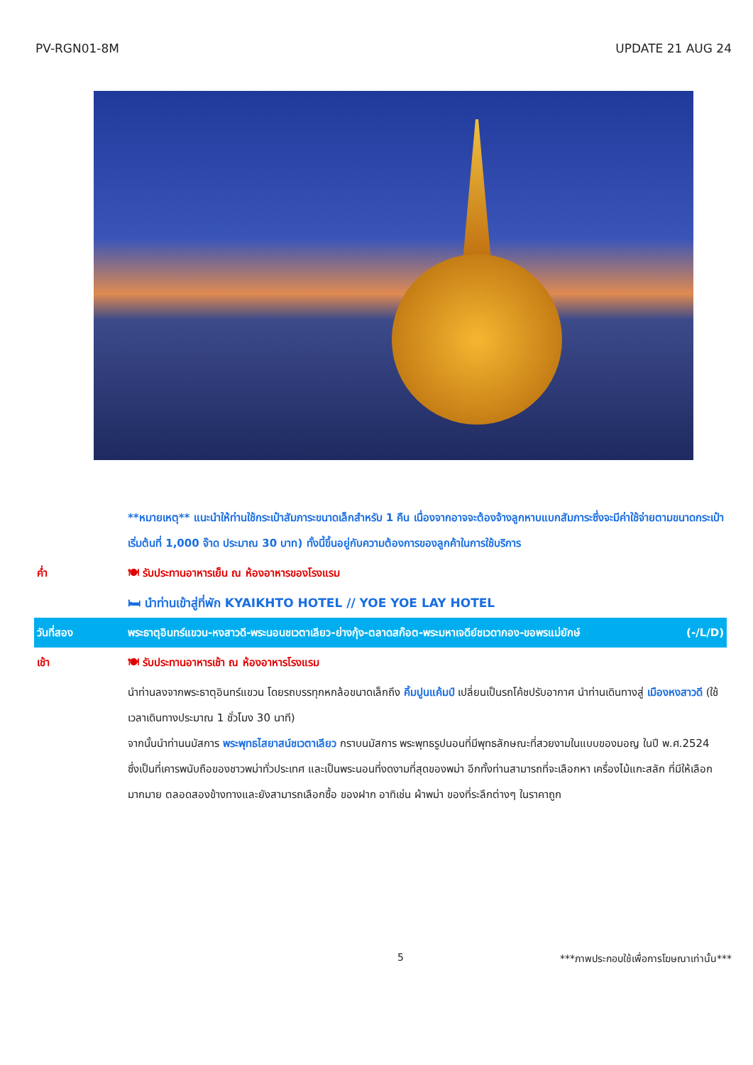PV-RGN01-8M UPDATE 21 AUG 24
| | **หมายเหตุ** แนะนำให้ท่านใช้กระเป๋าสัมภาระขนาดเล็กสำหรับ 1 คืน เนื่องจากอาจจะต้องจ้างลูกหาบแบกสัมภาระซึ่งจะมีค่าใช้จ่ายตามขนาดกระเป๋า เริ่มต้นที่ 1,000 จ๊าด ประมาณ 30 บาท) ทั้งนี้ขึ้นอยู่กับความต้องการของลูกค้าในการใช้บริการ |
| ค่ำ | 🍽 รับประทานอาหารเย็น ณ ห้องอาหารของโรงแรม |
| | 🛏 นำท่านเข้าสู่ที่พัก KYAIKHTO HOTEL // YOE YOE LAY HOTEL |
| วันที่สอง | พระธาตุอินทร์แขวน-หงสาวดี-พระนอนชเวตาเลียว-ย่างกุ้ง-ตลาดสก๊อต-พระมหาเจดีย์ชเวดากอง-ขอพรแม่ยักษ์ (-/L/D) |
| เช้า | 🍽 รับประทานอาหารเช้า ณ ห้องอาหารโรงแรม |
| | นำท่านลงจากพระธาตุอินทร์แขวน โดยรถบรรทุกหกล้อขนาดเล็กถึง คิ้มปูนแค้มป์ เปลี่ยนเป็นรถโค้ชปรับอากาศ นำท่านเดินทางสู่ เมืองหงสาวดี (ใช้เวลาเดินทางประมาณ 1 ชั่วโมง 30 นาที) จากนั้นนำท่านนมัสการ พระพุทธไสยาสน์ชเวตาเลียว กราบนมัสการ พระพุทธรูปนอนที่มีพุทธลักษณะที่สวยงามในแบบของมอญ ในปี พ.ศ.2524 ซึ่งเป็นที่เคารพนับถือของชาวพม่าทั่วประเทศ และเป็นพระนอนที่งดงามที่สุดของพม่า อีกทั้งท่านสามารถที่จะเลือกหา เครื่องไม้แกะสลัก ที่มีให้เลือกมากมาย ตลอดสองข้างทางและยังสามารถเลือกซื้อ ของฝาก อาทิเช่น ผ้าพม่า ของที่ระลึกต่างๆ ในราคาถูก |
5 ***ภาพประกอบใช้เพื่อการโฆษณาเท่านั้น***